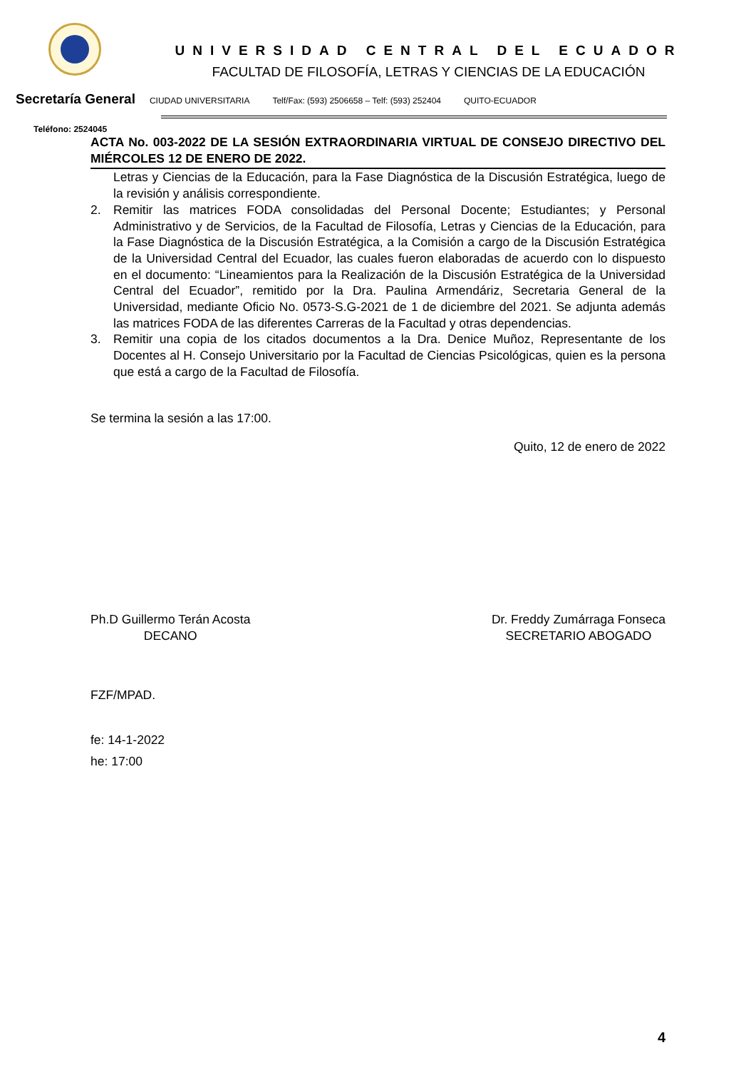UNIVERSIDAD CENTRAL DEL ECUADOR
FACULTAD DE FILOSOFÍA, LETRAS Y CIENCIAS DE LA EDUCACIÓN
Secretaría General CIUDAD UNIVERSITARIA Telf/Fax: (593) 2506658 – Telf: (593) 252404 QUITO-ECUADOR
Teléfono: 2524045
ACTA No. 003-2022 DE LA SESIÓN EXTRAORDINARIA VIRTUAL DE CONSEJO DIRECTIVO DEL MIÉRCOLES 12 DE ENERO DE 2022.
Letras y Ciencias de la Educación, para la Fase Diagnóstica de la Discusión Estratégica, luego de la revisión y análisis correspondiente.
2. Remitir las matrices FODA consolidadas del Personal Docente; Estudiantes; y Personal Administrativo y de Servicios, de la Facultad de Filosofía, Letras y Ciencias de la Educación, para la Fase Diagnóstica de la Discusión Estratégica, a la Comisión a cargo de la Discusión Estratégica de la Universidad Central del Ecuador, las cuales fueron elaboradas de acuerdo con lo dispuesto en el documento: “Lineamientos para la Realización de la Discusión Estratégica de la Universidad Central del Ecuador”, remitido por la Dra. Paulina Armendáriz, Secretaria General de la Universidad, mediante Oficio No. 0573-S.G-2021 de 1 de diciembre del 2021. Se adjunta además las matrices FODA de las diferentes Carreras de la Facultad y otras dependencias.
3. Remitir una copia de los citados documentos a la Dra. Denice Muñoz, Representante de los Docentes al H. Consejo Universitario por la Facultad de Ciencias Psicológicas, quien es la persona que está a cargo de la Facultad de Filosofía.
Se termina la sesión a las 17:00.
Quito, 12 de enero de 2022
Ph.D Guillermo Terán Acosta
DECANO
Dr. Freddy Zumárraga Fonseca
SECRETARIO ABOGADO
FZF/MPAD.
fe: 14-1-2022
he: 17:00
4